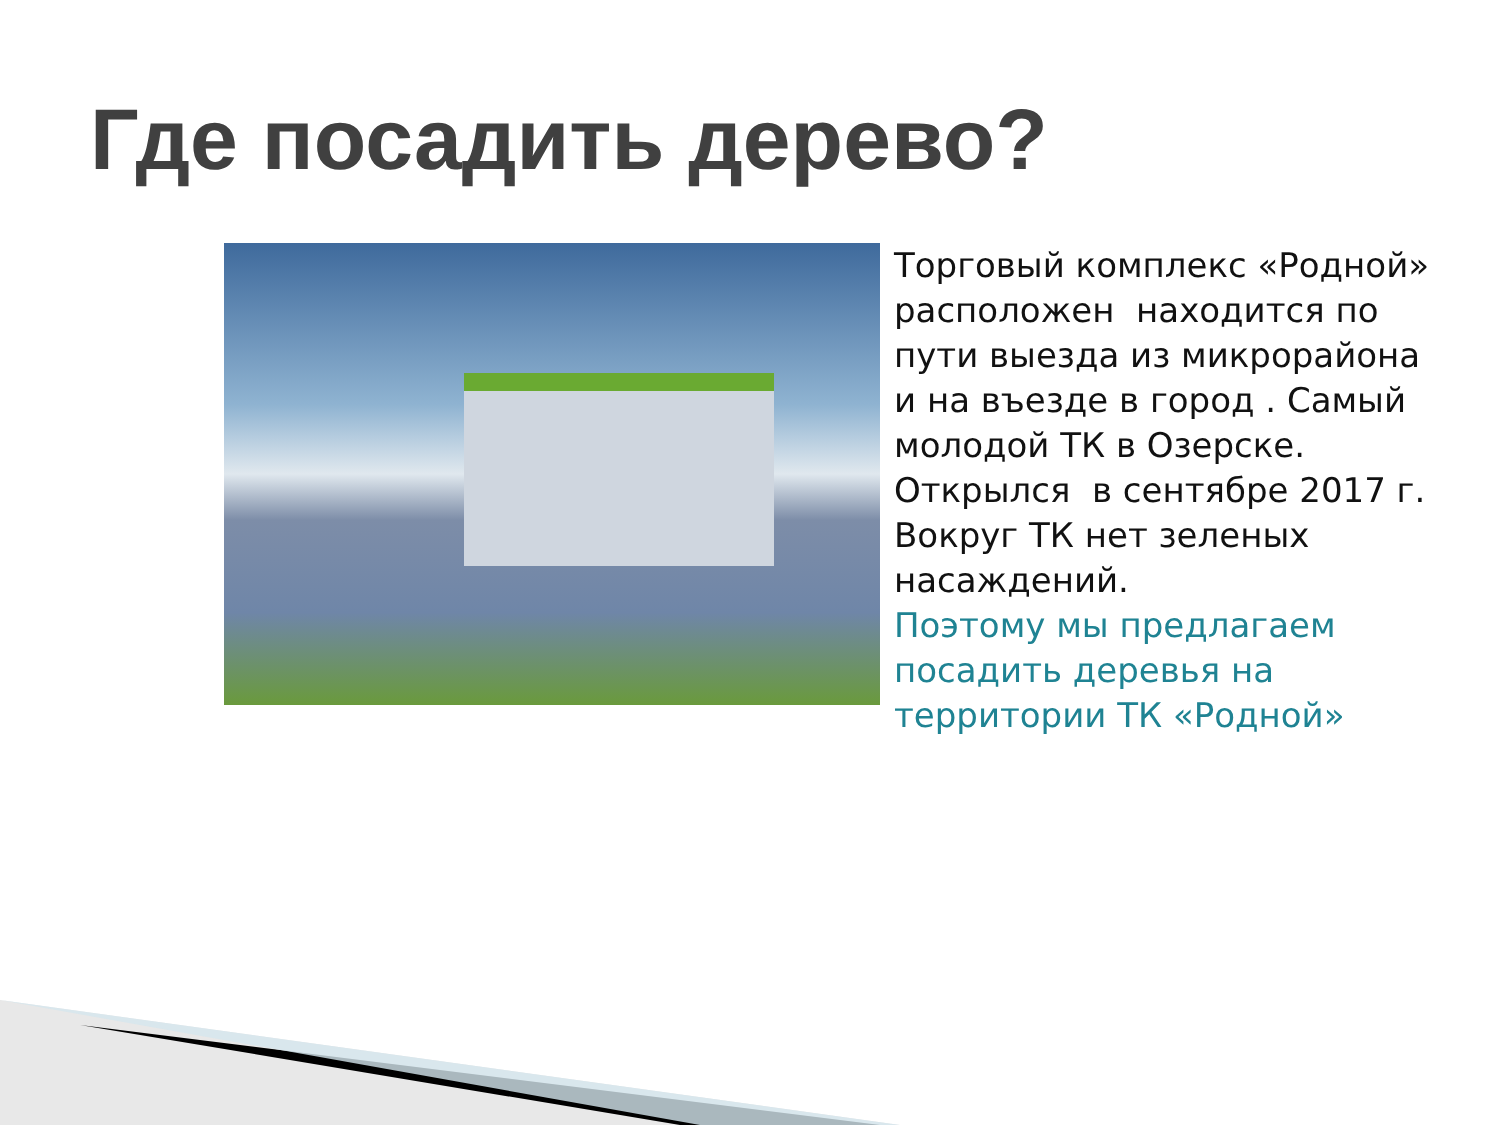Где посадить дерево?
Торговый комплекс «Родной» расположен находится по пути выезда из микрорайона и на въезде в город . Самый молодой ТК в Озерске. Открылся в сентябре 2017 г. Вокруг ТК нет зеленых насаждений.
Поэтому мы предлагаем посадить деревья на территории ТК «Родной»